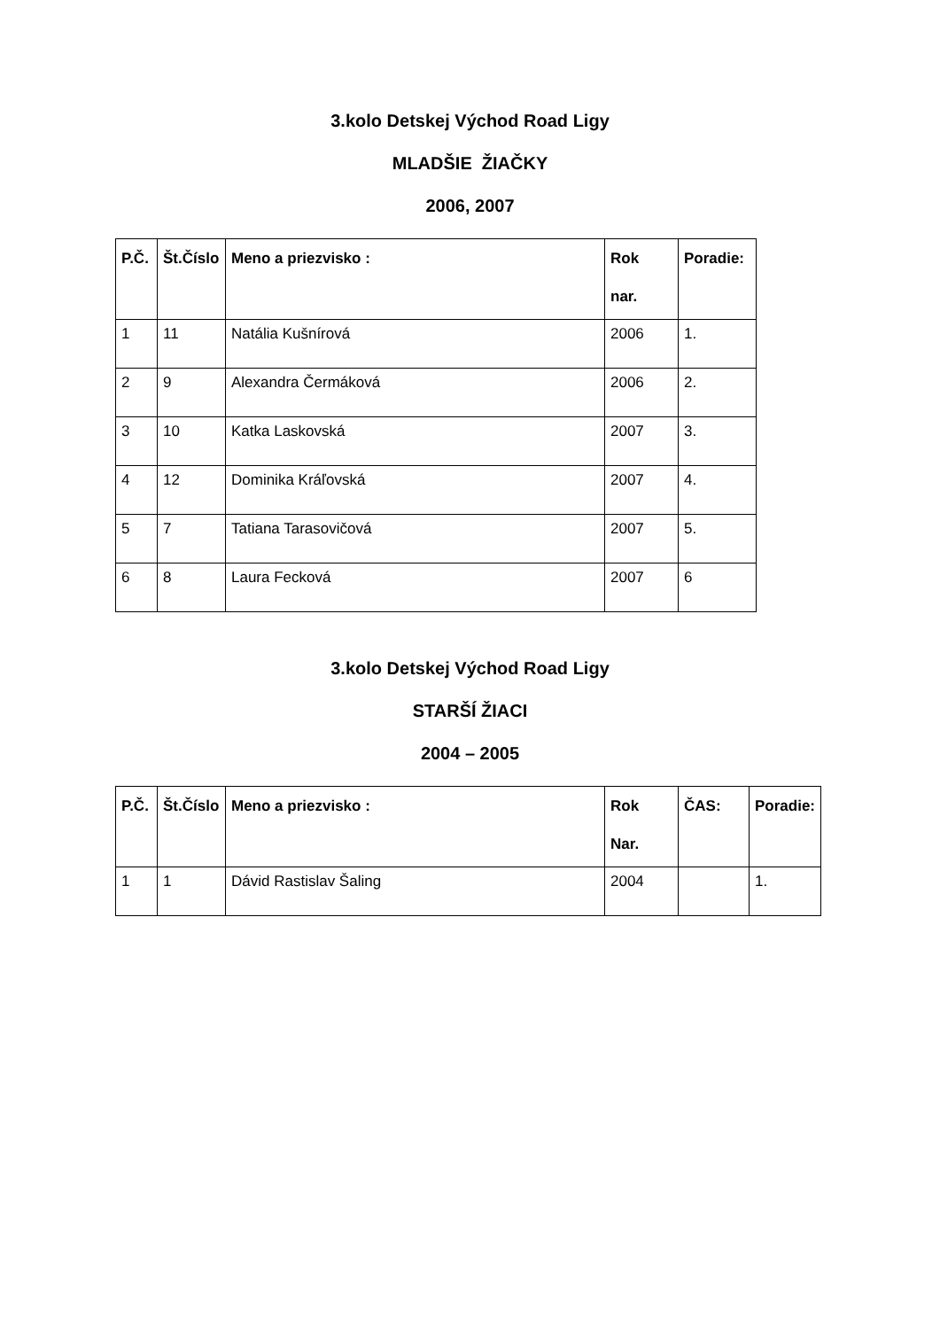3.kolo Detskej Východ Road Ligy
MLADŠIE ŽIAČKY
2006, 2007
| P.Č. | Št.Číslo | Meno a priezvisko : | Rok nar. | Poradie: |
| --- | --- | --- | --- | --- |
| 1 | 11 | Natália Kušnírová | 2006 | 1. |
| 2 | 9 | Alexandra Čermáková | 2006 | 2. |
| 3 | 10 | Katka Laskovská | 2007 | 3. |
| 4 | 12 | Dominika Kráľovská | 2007 | 4. |
| 5 | 7 | Tatiana Tarasovičová | 2007 | 5. |
| 6 | 8 | Laura Fecková | 2007 | 6 |
3.kolo Detskej Východ Road Ligy
STARŠÍ ŽIACI
2004 – 2005
| P.Č. | Št.Číslo | Meno a priezvisko : | Rok Nar. | ČAS: | Poradie: |
| --- | --- | --- | --- | --- | --- |
| 1 | 1 | Dávid Rastislav Šaling | 2004 | | 1. |